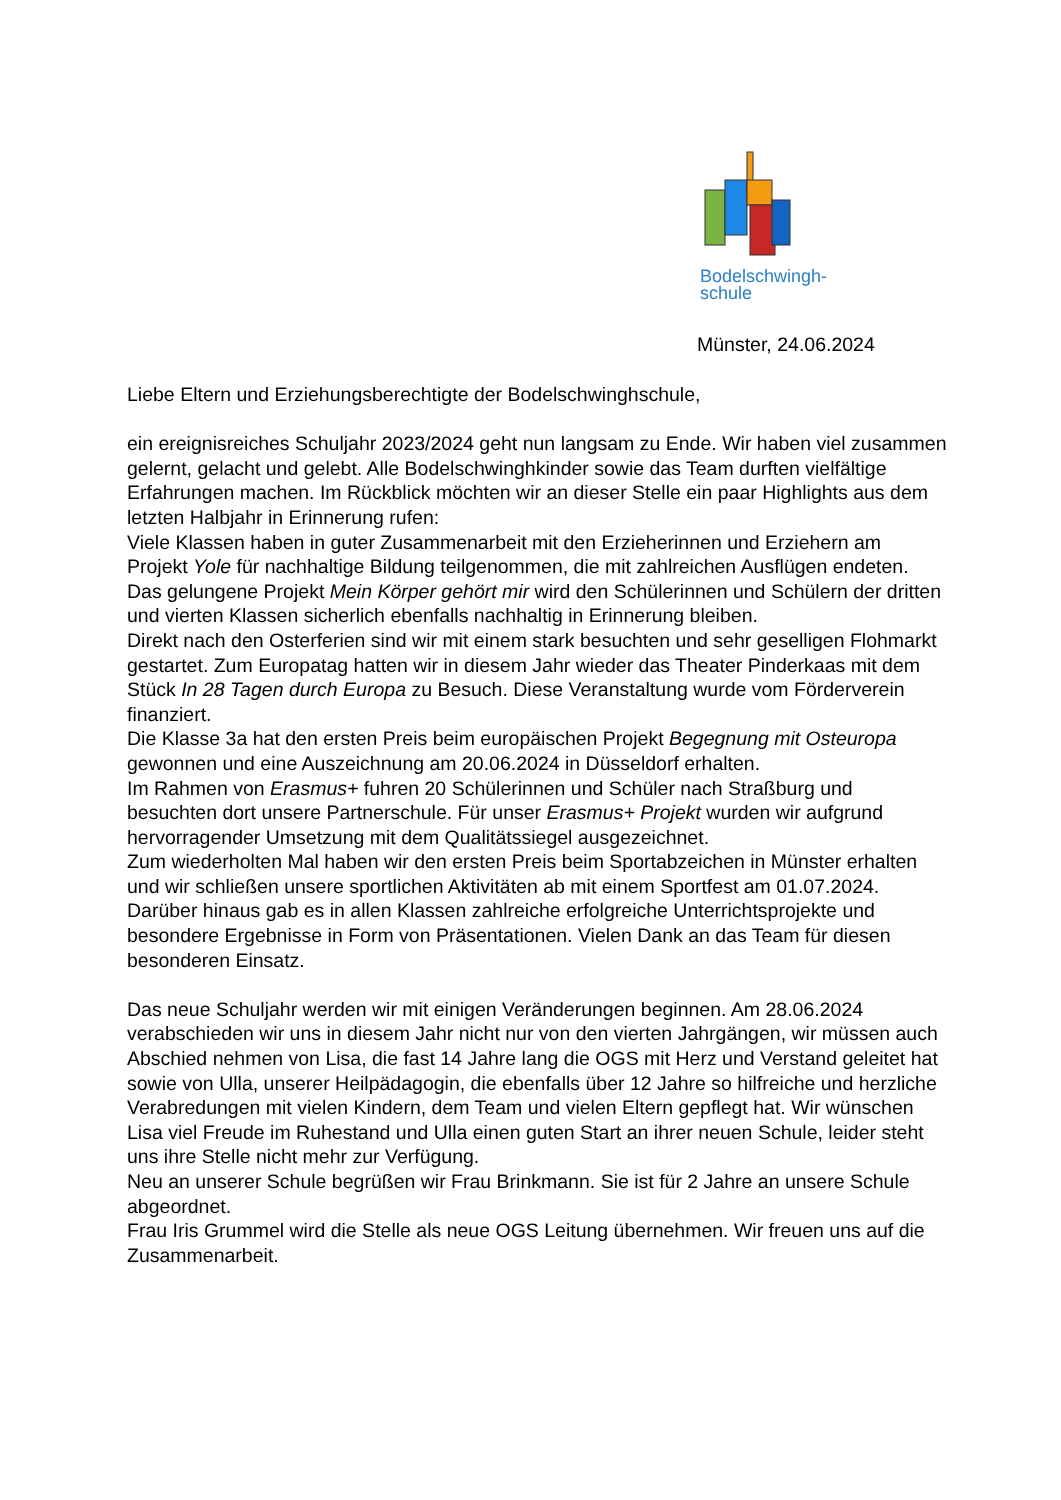Bodelschwingh-
schule
Münster, 24.06.2024
Liebe Eltern und Erziehungsberechtigte der Bodelschwinghschule,
ein ereignisreiches Schuljahr 2023/2024 geht nun langsam zu Ende. Wir haben viel zusammen gelernt, gelacht und gelebt. Alle Bodelschwinghkinder sowie das Team durften vielfältige Erfahrungen machen. Im Rückblick möchten wir an dieser Stelle ein paar Highlights aus dem letzten Halbjahr in Erinnerung rufen:
Viele Klassen haben in guter Zusammenarbeit mit den Erzieherinnen und Erziehern am Projekt Yole für nachhaltige Bildung teilgenommen, die mit zahlreichen Ausflügen endeten. Das gelungene Projekt Mein Körper gehört mir wird den Schülerinnen und Schülern der dritten und vierten Klassen sicherlich ebenfalls nachhaltig in Erinnerung bleiben.
Direkt nach den Osterferien sind wir mit einem stark besuchten und sehr geselligen Flohmarkt gestartet. Zum Europatag hatten wir in diesem Jahr wieder das Theater Pinderkaas mit dem Stück In 28 Tagen durch Europa zu Besuch. Diese Veranstaltung wurde vom Förderverein finanziert.
Die Klasse 3a hat den ersten Preis beim europäischen Projekt Begegnung mit Osteuropa gewonnen und eine Auszeichnung am 20.06.2024 in Düsseldorf erhalten.
Im Rahmen von Erasmus+ fuhren 20 Schülerinnen und Schüler nach Straßburg und besuchten dort unsere Partnerschule. Für unser Erasmus+ Projekt wurden wir aufgrund hervorragender Umsetzung mit dem Qualitätssiegel ausgezeichnet.
Zum wiederholten Mal haben wir den ersten Preis beim Sportabzeichen in Münster erhalten und wir schließen unsere sportlichen Aktivitäten ab mit einem Sportfest am 01.07.2024.
Darüber hinaus gab es in allen Klassen zahlreiche erfolgreiche Unterrichtsprojekte und besondere Ergebnisse in Form von Präsentationen. Vielen Dank an das Team für diesen besonderen Einsatz.
Das neue Schuljahr werden wir mit einigen Veränderungen beginnen. Am 28.06.2024 verabschieden wir uns in diesem Jahr nicht nur von den vierten Jahrgängen, wir müssen auch Abschied nehmen von Lisa, die fast 14 Jahre lang die OGS mit Herz und Verstand geleitet hat sowie von Ulla, unserer Heilpädagogin, die ebenfalls über 12 Jahre so hilfreiche und herzliche Verabredungen mit vielen Kindern, dem Team und vielen Eltern gepflegt hat. Wir wünschen Lisa viel Freude im Ruhestand und Ulla einen guten Start an ihrer neuen Schule, leider steht uns ihre Stelle nicht mehr zur Verfügung.
Neu an unserer Schule begrüßen wir Frau Brinkmann. Sie ist für 2 Jahre an unsere Schule abgeordnet.
Frau Iris Grummel wird die Stelle als neue OGS Leitung übernehmen. Wir freuen uns auf die Zusammenarbeit.